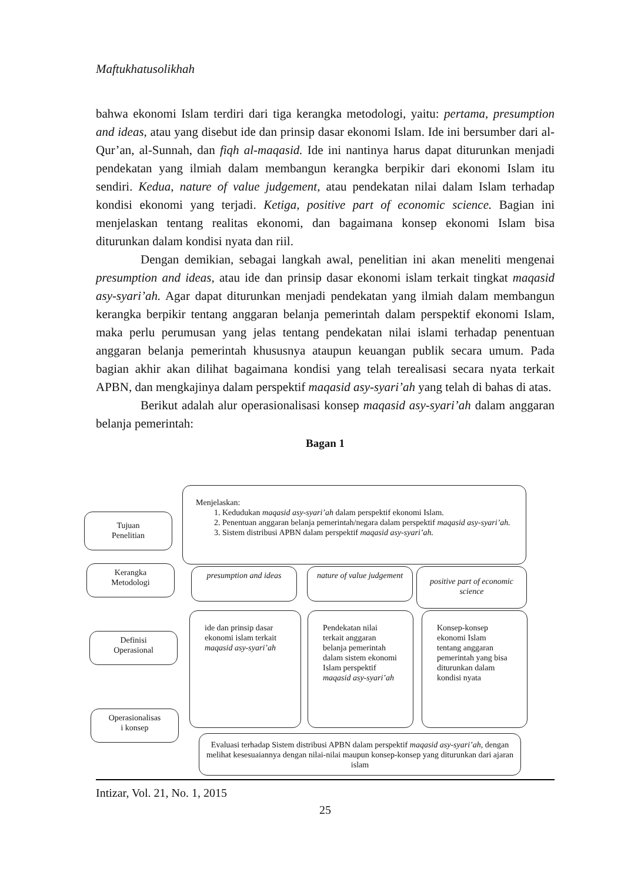Maftukhatusolikhah
bahwa ekonomi Islam terdiri dari tiga kerangka metodologi, yaitu: pertama, presumption and ideas, atau yang disebut ide dan prinsip dasar ekonomi Islam. Ide ini bersumber dari al-Qur’an, al-Sunnah, dan fiqh al-maqasid. Ide ini nantinya harus dapat diturunkan menjadi pendekatan yang ilmiah dalam membangun kerangka berpikir dari ekonomi Islam itu sendiri. Kedua, nature of value judgement, atau pendekatan nilai dalam Islam terhadap kondisi ekonomi yang terjadi. Ketiga, positive part of economic science. Bagian ini menjelaskan tentang realitas ekonomi, dan bagaimana konsep ekonomi Islam bisa diturunkan dalam kondisi nyata dan riil.
Dengan demikian, sebagai langkah awal, penelitian ini akan meneliti mengenai presumption and ideas, atau ide dan prinsip dasar ekonomi islam terkait tingkat maqasid asy-syari’ah. Agar dapat diturunkan menjadi pendekatan yang ilmiah dalam membangun kerangka berpikir tentang anggaran belanja pemerintah dalam perspektif ekonomi Islam, maka perlu perumusan yang jelas tentang pendekatan nilai islami terhadap penentuan anggaran belanja pemerintah khususnya ataupun keuangan publik secara umum. Pada bagian akhir akan dilihat bagaimana kondisi yang telah terealisasi secara nyata terkait APBN, dan mengkajinya dalam perspektif maqasid asy-syari’ah yang telah di bahas di atas.
Berikut adalah alur operasionalisasi konsep maqasid asy-syari’ah dalam anggaran belanja pemerintah:
Bagan 1
Tujuan
Penelitian
Kerangka
Metodologi
Definisi
Operasional
Operasionalisas
i konsep
Menjelaskan:
1. Kedudukan maqasid asy-syari’ah dalam perspektif ekonomi Islam.
2. Penentuan anggaran belanja pemerintah/negara dalam perspektif maqasid asy-syari’ah.
3. Sistem distribusi APBN dalam perspektif maqasid asy-syari’ah.
presumption and ideas
nature of value judgement
positive part of economic science
ide dan prinsip dasar ekonomi islam terkait maqasid asy-syari’ah
Pendekatan nilai terkait anggaran belanja pemerintah dalam sistem ekonomi Islam perspektif maqasid asy-syari’ah
Konsep-konsep ekonomi Islam tentang anggaran pemerintah yang bisa diturunkan dalam kondisi nyata
Evaluasi terhadap Sistem distribusi APBN dalam perspektif maqasid asy-syari’ah, dengan melihat kesesuaiannya dengan nilai-nilai maupun konsep-konsep yang diturunkan dari ajaran islam
Intizar, Vol. 21, No. 1, 2015
25